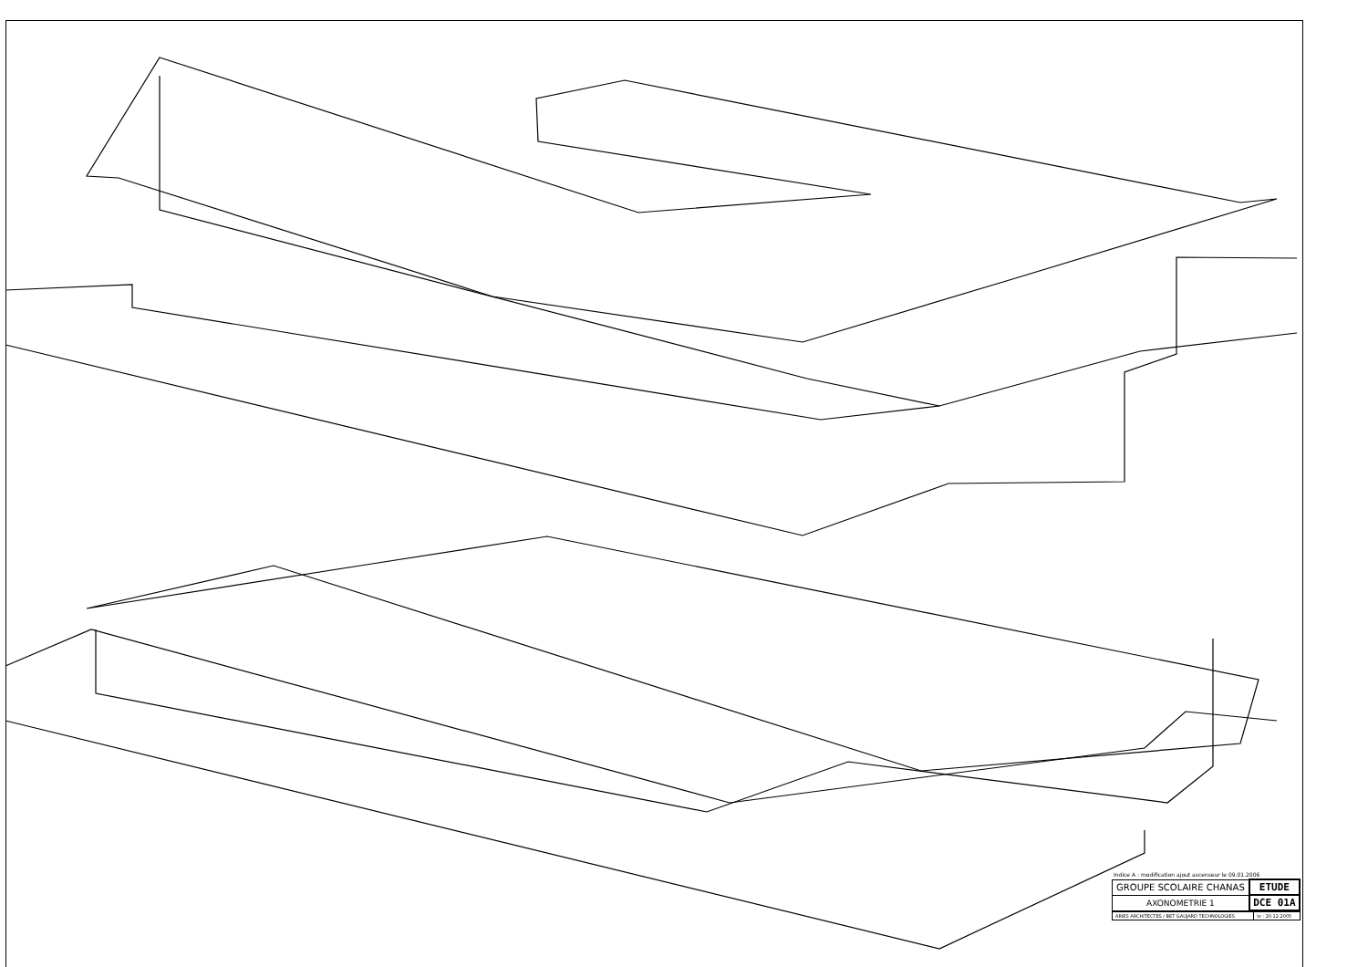Indice A : modification ajout ascenseur le 09.01.2006
| GROUPE SCOLAIRE CHANAS | ETUDE |
| AXONOMETRIE 1 | DCE 01A |
| ARIES ARCHITECTES / BET GAUJARD TECHNOLOGIES | le : 20.12.2005 |